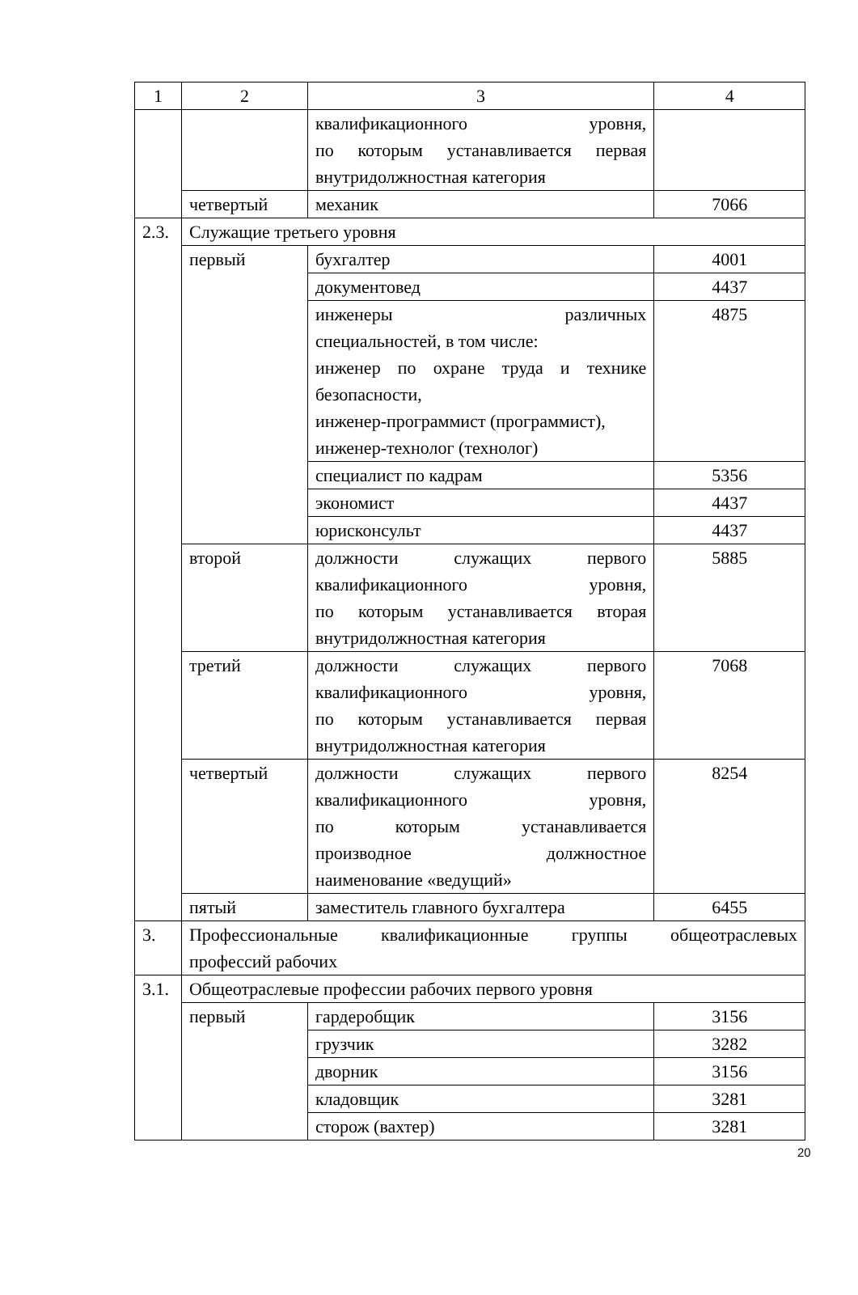| 1 | 2 | 3 | 4 |
| | | квалификационного уровня, по которым устанавливается первая внутридолжностная категория | |
| | четвертый | механик | 7066 |
| 2.3. | Служащие третьего уровня | | |
| | первый | бухгалтер | 4001 |
| | | документовед | 4437 |
| | | инженеры различных специальностей, в том числе: инженер по охране труда и технике безопасности, инженер-программист (программист), инженер-технолог (технолог) | 4875 |
| | | специалист по кадрам | 5356 |
| | | экономист | 4437 |
| | | юрисконсульт | 4437 |
| | второй | должности служащих первого квалификационного уровня, по которым устанавливается вторая внутридолжностная категория | 5885 |
| | третий | должности служащих первого квалификационного уровня, по которым устанавливается первая внутридолжностная категория | 7068 |
| | четвертый | должности служащих первого квалификационного уровня, по которым устанавливается производное должностное наименование «ведущий» | 8254 |
| | пятый | заместитель главного бухгалтера | 6455 |
| 3. | Профессиональные квалификационные группы общеотраслевых профессий рабочих | | |
| 3.1. | Общеотраслевые профессии рабочих первого уровня | | |
| | первый | гардеробщик | 3156 |
| | | грузчик | 3282 |
| | | дворник | 3156 |
| | | кладовщик | 3281 |
| | | сторож (вахтер) | 3281 |
20